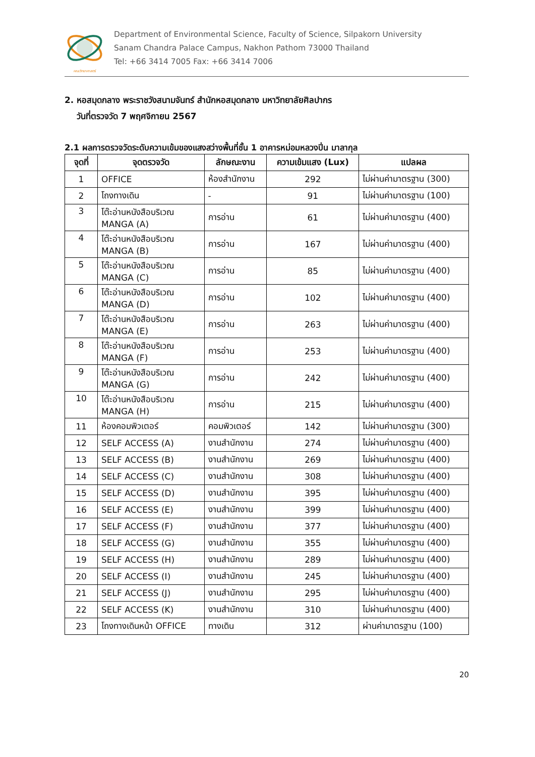คณะวิทยาศาสตร์
Department of Environmental Science, Faculty of Science, Silpakorn University
Sanam Chandra Palace Campus, Nakhon Pathom 73000 Thailand
Tel: +66 3414 7005 Fax: +66 3414 7006
2. หอสมุดกลาง พระราชวังสนามจันทร์ สำนักหอสมุดกลาง มหาวิทยาลัยศิลปากร
วันที่ตรวจวัด 7 พฤศจิกายน 2567
2.1 ผลการตรวจวัดระดับความเข้มของแสงสว่างพื้นที่ชั้น 1 อาคารหม่อมหลวงปิ่น มาลากุล
| จุดที่ | จุดตรวจวัด | ลักษณะงาน | ความเข้มแสง (Lux) | แปลผล |
| --- | --- | --- | --- | --- |
| 1 | OFFICE | ห้องสำนักงาน | 292 | ไม่ผ่านค่ามาตรฐาน (300) |
| 2 | โถงทางเดิน | - | 91 | ไม่ผ่านค่ามาตรฐาน (100) |
| 3 | โต๊ะอ่านหนังสือบริเวณ MANGA (A) | การอ่าน | 61 | ไม่ผ่านค่ามาตรฐาน (400) |
| 4 | โต๊ะอ่านหนังสือบริเวณ MANGA (B) | การอ่าน | 167 | ไม่ผ่านค่ามาตรฐาน (400) |
| 5 | โต๊ะอ่านหนังสือบริเวณ MANGA (C) | การอ่าน | 85 | ไม่ผ่านค่ามาตรฐาน (400) |
| 6 | โต๊ะอ่านหนังสือบริเวณ MANGA (D) | การอ่าน | 102 | ไม่ผ่านค่ามาตรฐาน (400) |
| 7 | โต๊ะอ่านหนังสือบริเวณ MANGA (E) | การอ่าน | 263 | ไม่ผ่านค่ามาตรฐาน (400) |
| 8 | โต๊ะอ่านหนังสือบริเวณ MANGA (F) | การอ่าน | 253 | ไม่ผ่านค่ามาตรฐาน (400) |
| 9 | โต๊ะอ่านหนังสือบริเวณ MANGA (G) | การอ่าน | 242 | ไม่ผ่านค่ามาตรฐาน (400) |
| 10 | โต๊ะอ่านหนังสือบริเวณ MANGA (H) | การอ่าน | 215 | ไม่ผ่านค่ามาตรฐาน (400) |
| 11 | ห้องคอมพิวเตอร์ | คอมพิวเตอร์ | 142 | ไม่ผ่านค่ามาตรฐาน (300) |
| 12 | SELF ACCESS (A) | งานสำนักงาน | 274 | ไม่ผ่านค่ามาตรฐาน (400) |
| 13 | SELF ACCESS (B) | งานสำนักงาน | 269 | ไม่ผ่านค่ามาตรฐาน (400) |
| 14 | SELF ACCESS (C) | งานสำนักงาน | 308 | ไม่ผ่านค่ามาตรฐาน (400) |
| 15 | SELF ACCESS (D) | งานสำนักงาน | 395 | ไม่ผ่านค่ามาตรฐาน (400) |
| 16 | SELF ACCESS (E) | งานสำนักงาน | 399 | ไม่ผ่านค่ามาตรฐาน (400) |
| 17 | SELF ACCESS (F) | งานสำนักงาน | 377 | ไม่ผ่านค่ามาตรฐาน (400) |
| 18 | SELF ACCESS (G) | งานสำนักงาน | 355 | ไม่ผ่านค่ามาตรฐาน (400) |
| 19 | SELF ACCESS (H) | งานสำนักงาน | 289 | ไม่ผ่านค่ามาตรฐาน (400) |
| 20 | SELF ACCESS (I) | งานสำนักงาน | 245 | ไม่ผ่านค่ามาตรฐาน (400) |
| 21 | SELF ACCESS (J) | งานสำนักงาน | 295 | ไม่ผ่านค่ามาตรฐาน (400) |
| 22 | SELF ACCESS (K) | งานสำนักงาน | 310 | ไม่ผ่านค่ามาตรฐาน (400) |
| 23 | โถงทางเดินหน้า OFFICE | ทางเดิน | 312 | ผ่านค่ามาตรฐาน (100) |
20